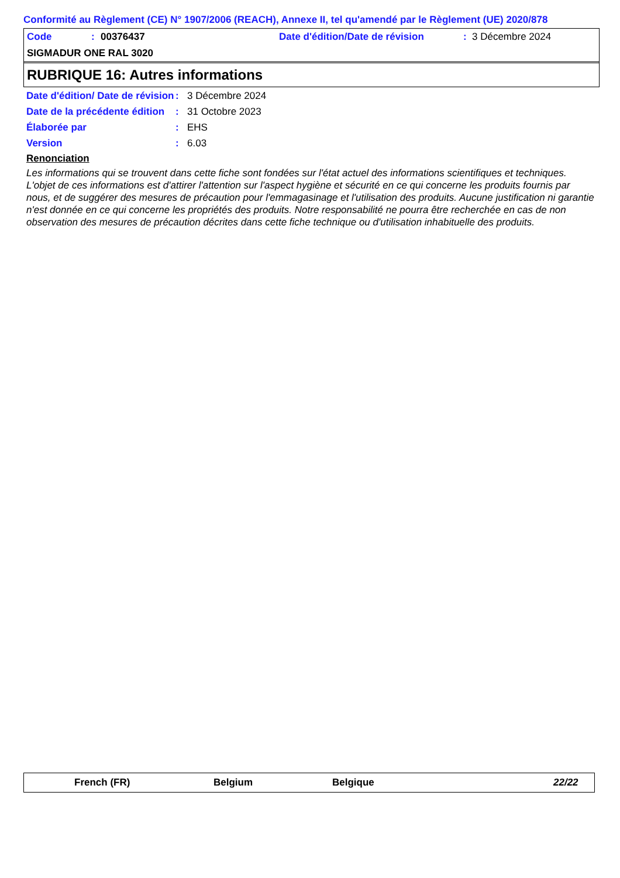Conformité au Règlement (CE) N° 1907/2006 (REACH), Annexe II, tel qu'amendé par le Règlement (UE) 2020/878
Code: 00376437 Date d'édition/Date de révision: 3 Décembre 2024
SIGMADUR ONE RAL 3020
RUBRIQUE 16: Autres informations
Date d'édition/ Date de révision: 3 Décembre 2024
Date de la précédente édition: 31 Octobre 2023
Élaborée par: EHS
Version: 6.03
Renonciation
Les informations qui se trouvent dans cette fiche sont fondées sur l'état actuel des informations scientifiques et techniques. L'objet de ces informations est d'attirer l'attention sur l'aspect hygiène et sécurité en ce qui concerne les produits fournis par nous, et de suggérer des mesures de précaution pour l'emmagasinage et l'utilisation des produits. Aucune justification ni garantie n'est donnée en ce qui concerne les propriétés des produits. Notre responsabilité ne pourra être recherchée en cas de non observation des mesures de précaution décrites dans cette fiche technique ou d'utilisation inhabituelle des produits.
French (FR) Belgium Belgique 22/22